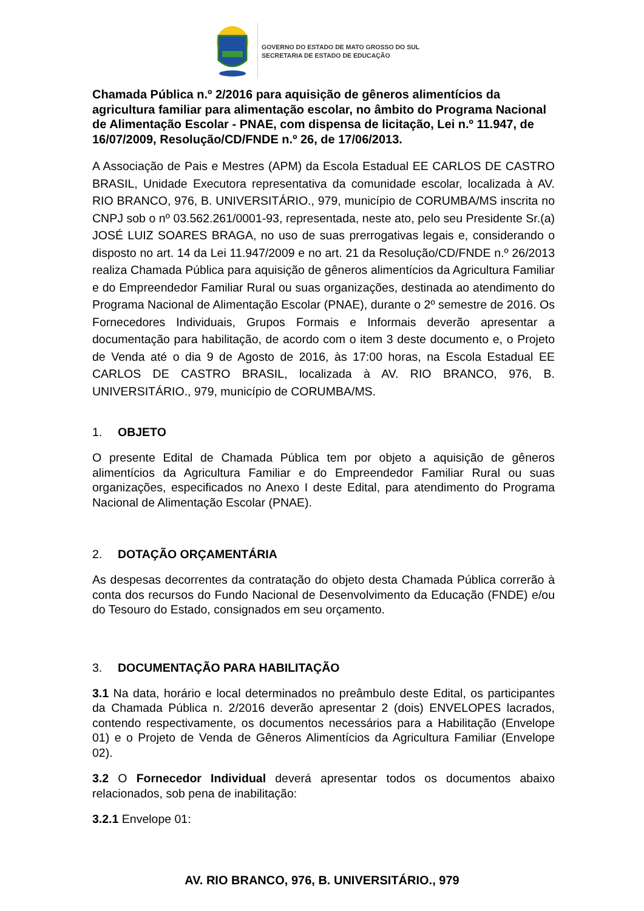GOVERNO DO ESTADO DE MATO GROSSO DO SUL
SECRETARIA DE ESTADO DE EDUCAÇÃO
Chamada Pública n.º 2/2016 para aquisição de gêneros alimentícios da agricultura familiar para alimentação escolar, no âmbito do Programa Nacional de Alimentação Escolar - PNAE, com dispensa de licitação, Lei n.º 11.947, de 16/07/2009, Resolução/CD/FNDE n.º 26, de 17/06/2013.
A Associação de Pais e Mestres (APM) da Escola Estadual EE CARLOS DE CASTRO BRASIL, Unidade Executora representativa da comunidade escolar, localizada à AV. RIO BRANCO, 976, B. UNIVERSITÁRIO., 979, município de CORUMBA/MS inscrita no CNPJ sob o nº 03.562.261/0001-93, representada, neste ato, pelo seu Presidente Sr.(a) JOSÉ LUIZ SOARES BRAGA, no uso de suas prerrogativas legais e, considerando o disposto no art. 14 da Lei 11.947/2009 e no art. 21 da Resolução/CD/FNDE n.º 26/2013 realiza Chamada Pública para aquisição de gêneros alimentícios da Agricultura Familiar e do Empreendedor Familiar Rural ou suas organizações, destinada ao atendimento do Programa Nacional de Alimentação Escolar (PNAE), durante o 2º semestre de 2016. Os Fornecedores Individuais, Grupos Formais e Informais deverão apresentar a documentação para habilitação, de acordo com o item 3 deste documento e, o Projeto de Venda até o dia 9 de Agosto de 2016, às 17:00 horas, na Escola Estadual EE CARLOS DE CASTRO BRASIL, localizada à AV. RIO BRANCO, 976, B. UNIVERSITÁRIO., 979, município de CORUMBA/MS.
1. OBJETO
O presente Edital de Chamada Pública tem por objeto a aquisição de gêneros alimentícios da Agricultura Familiar e do Empreendedor Familiar Rural ou suas organizações, especificados no Anexo I deste Edital, para atendimento do Programa Nacional de Alimentação Escolar (PNAE).
2. DOTAÇÃO ORÇAMENTÁRIA
As despesas decorrentes da contratação do objeto desta Chamada Pública correrão à conta dos recursos do Fundo Nacional de Desenvolvimento da Educação (FNDE) e/ou do Tesouro do Estado, consignados em seu orçamento.
3. DOCUMENTAÇÃO PARA HABILITAÇÃO
3.1 Na data, horário e local determinados no preâmbulo deste Edital, os participantes da Chamada Pública n. 2/2016 deverão apresentar 2 (dois) ENVELOPES lacrados, contendo respectivamente, os documentos necessários para a Habilitação (Envelope 01) e o Projeto de Venda de Gêneros Alimentícios da Agricultura Familiar (Envelope 02).
3.2 O Fornecedor Individual deverá apresentar todos os documentos abaixo relacionados, sob pena de inabilitação:
3.2.1 Envelope 01:
AV. RIO BRANCO, 976, B. UNIVERSITÁRIO., 979